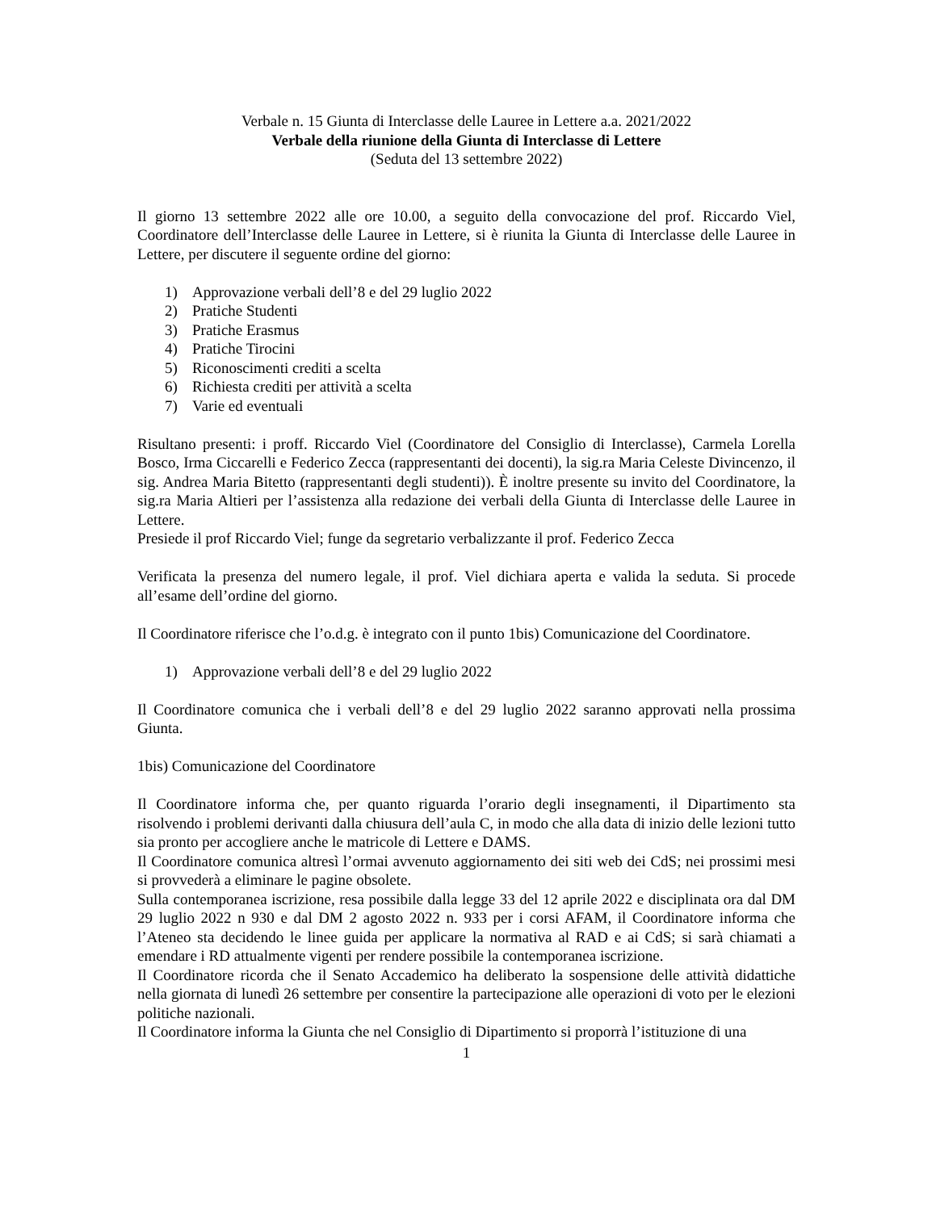Verbale n. 15 Giunta di Interclasse delle Lauree in Lettere a.a. 2021/2022
Verbale della riunione della Giunta di Interclasse di Lettere
(Seduta del 13 settembre 2022)
Il giorno 13 settembre 2022 alle ore 10.00, a seguito della convocazione del prof. Riccardo Viel, Coordinatore dell’Interclasse delle Lauree in Lettere, si è riunita la Giunta di Interclasse delle Lauree in Lettere, per discutere il seguente ordine del giorno:
1) Approvazione verbali dell’8 e del 29 luglio 2022
2) Pratiche Studenti
3) Pratiche Erasmus
4) Pratiche Tirocini
5) Riconoscimenti crediti a scelta
6) Richiesta crediti per attività a scelta
7) Varie ed eventuali
Risultano presenti: i proff. Riccardo Viel (Coordinatore del Consiglio di Interclasse), Carmela Lorella Bosco, Irma Ciccarelli e Federico Zecca (rappresentanti dei docenti), la sig.ra Maria Celeste Divincenzo, il sig. Andrea Maria Bitetto (rappresentanti degli studenti)). È inoltre presente su invito del Coordinatore, la sig.ra Maria Altieri per l’assistenza alla redazione dei verbali della Giunta di Interclasse delle Lauree in Lettere.
Presiede il prof Riccardo Viel; funge da segretario verbalizzante il prof. Federico Zecca
Verificata la presenza del numero legale, il prof. Viel dichiara aperta e valida la seduta. Si procede all’esame dell’ordine del giorno.
Il Coordinatore riferisce che l’o.d.g. è integrato con il punto 1bis) Comunicazione del Coordinatore.
1) Approvazione verbali dell’8 e del 29 luglio 2022
Il Coordinatore comunica che i verbali dell’8 e del 29 luglio 2022 saranno approvati nella prossima Giunta.
1bis) Comunicazione del Coordinatore
Il Coordinatore informa che, per quanto riguarda l’orario degli insegnamenti, il Dipartimento sta risolvendo i problemi derivanti dalla chiusura dell’aula C, in modo che alla data di inizio delle lezioni tutto sia pronto per accogliere anche le matricole di Lettere e DAMS.
Il Coordinatore comunica altresì l’ormai avvenuto aggiornamento dei siti web dei CdS; nei prossimi mesi si provvederà a eliminare le pagine obsolete.
Sulla contemporanea iscrizione, resa possibile dalla legge 33 del 12 aprile 2022 e disciplinata ora dal DM 29 luglio 2022 n 930 e dal DM 2 agosto 2022 n. 933 per i corsi AFAM, il Coordinatore informa che l’Ateneo sta decidendo le linee guida per applicare la normativa al RAD e ai CdS; si sarà chiamati a emendare i RD attualmente vigenti per rendere possibile la contemporanea iscrizione.
Il Coordinatore ricorda che il Senato Accademico ha deliberato la sospensione delle attività didattiche nella giornata di lunedì 26 settembre per consentire la partecipazione alle operazioni di voto per le elezioni politiche nazionali.
Il Coordinatore informa la Giunta che nel Consiglio di Dipartimento si proporrà l’istituzione di una
1